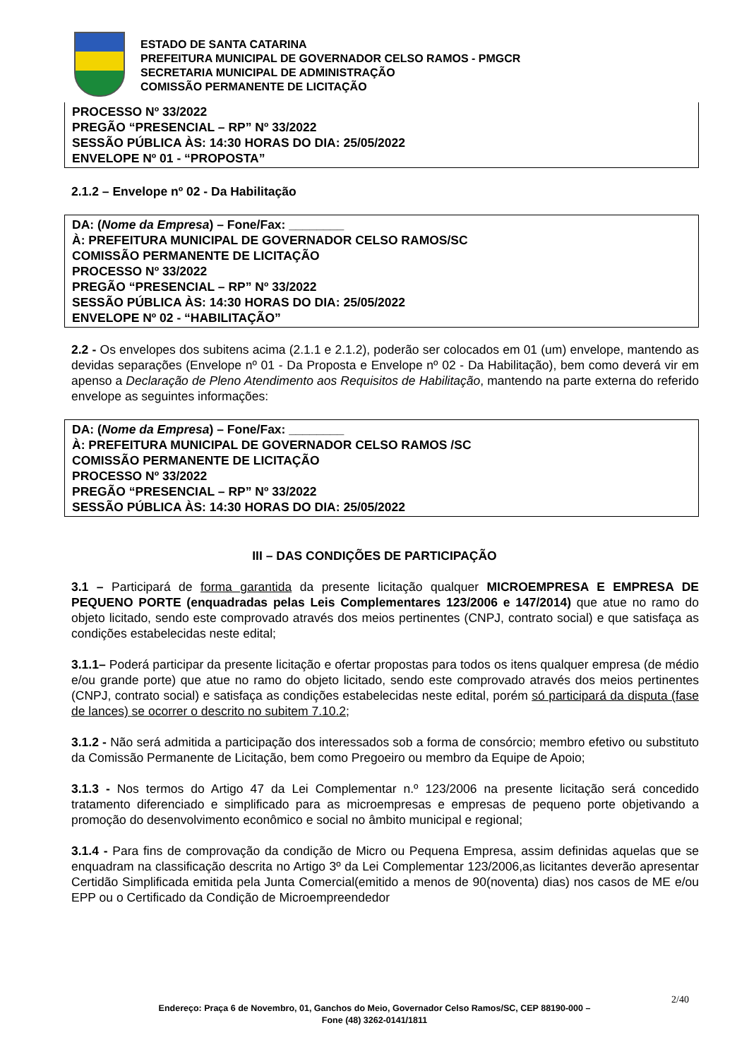ESTADO DE SANTA CATARINA
PREFEITURA MUNICIPAL DE GOVERNADOR CELSO RAMOS - PMGCR
SECRETARIA MUNICIPAL DE ADMINISTRAÇÃO
COMISSÃO PERMANENTE DE LICITAÇÃO
PROCESSO Nº 33/2022
PREGÃO “PRESENCIAL – RP” Nº 33/2022
SESSÃO PÚBLICA ÀS: 14:30 HORAS DO DIA: 25/05/2022
ENVELOPE Nº 01 - “PROPOSTA”
2.1.2 – Envelope nº 02 - Da Habilitação
DA: (Nome da Empresa) – Fone/Fax: ________
À: PREFEITURA MUNICIPAL DE GOVERNADOR CELSO RAMOS/SC
COMISSÃO PERMANENTE DE LICITAÇÃO
PROCESSO Nº 33/2022
PREGÃO “PRESENCIAL – RP” Nº 33/2022
SESSÃO PÚBLICA ÀS: 14:30 HORAS DO DIA: 25/05/2022
ENVELOPE Nº 02 - “HABILITAÇÃO”
2.2 - Os envelopes dos subitens acima (2.1.1 e 2.1.2), poderão ser colocados em 01 (um) envelope, mantendo as devidas separações (Envelope nº 01 - Da Proposta e Envelope nº 02 - Da Habilitação), bem como deverá vir em apenso a Declaração de Pleno Atendimento aos Requisitos de Habilitação, mantendo na parte externa do referido envelope as seguintes informações:
DA: (Nome da Empresa) – Fone/Fax: ________
À: PREFEITURA MUNICIPAL DE GOVERNADOR CELSO RAMOS /SC
COMISSÃO PERMANENTE DE LICITAÇÃO
PROCESSO Nº 33/2022
PREGÃO “PRESENCIAL – RP” Nº 33/2022
SESSÃO PÚBLICA ÀS: 14:30 HORAS DO DIA: 25/05/2022
III – DAS CONDIÇÕES DE PARTICIPAÇÃO
3.1 – Participará de forma garantida da presente licitação qualquer MICROEMPRESA E EMPRESA DE PEQUENO PORTE (enquadradas pelas Leis Complementares 123/2006 e 147/2014) que atue no ramo do objeto licitado, sendo este comprovado através dos meios pertinentes (CNPJ, contrato social) e que satisfaça as condições estabelecidas neste edital;
3.1.1– Poderá participar da presente licitação e ofertar propostas para todos os itens qualquer empresa (de médio e/ou grande porte) que atue no ramo do objeto licitado, sendo este comprovado através dos meios pertinentes (CNPJ, contrato social) e satisfaça as condições estabelecidas neste edital, porém só participará da disputa (fase de lances) se ocorrer o descrito no subitem 7.10.2;
3.1.2 - Não será admitida a participação dos interessados sob a forma de consórcio; membro efetivo ou substituto da Comissão Permanente de Licitação, bem como Pregoeiro ou membro da Equipe de Apoio;
3.1.3 - Nos termos do Artigo 47 da Lei Complementar n.º 123/2006 na presente licitação será concedido tratamento diferenciado e simplificado para as microempresas e empresas de pequeno porte objetivando a promoção do desenvolvimento econômico e social no âmbito municipal e regional;
3.1.4 - Para fins de comprovação da condição de Micro ou Pequena Empresa, assim definidas aquelas que se enquadram na classificação descrita no Artigo 3º da Lei Complementar 123/2006,as licitantes deverão apresentar Certidão Simplificada emitida pela Junta Comercial(emitido a menos de 90(noventa) dias) nos casos de ME e/ou EPP ou o Certificado da Condição de Microempreendedor
2/40
Endereço: Praça 6 de Novembro, 01, Ganchos do Meio, Governador Celso Ramos/SC, CEP 88190-000 –
Fone (48) 3262-0141/1811